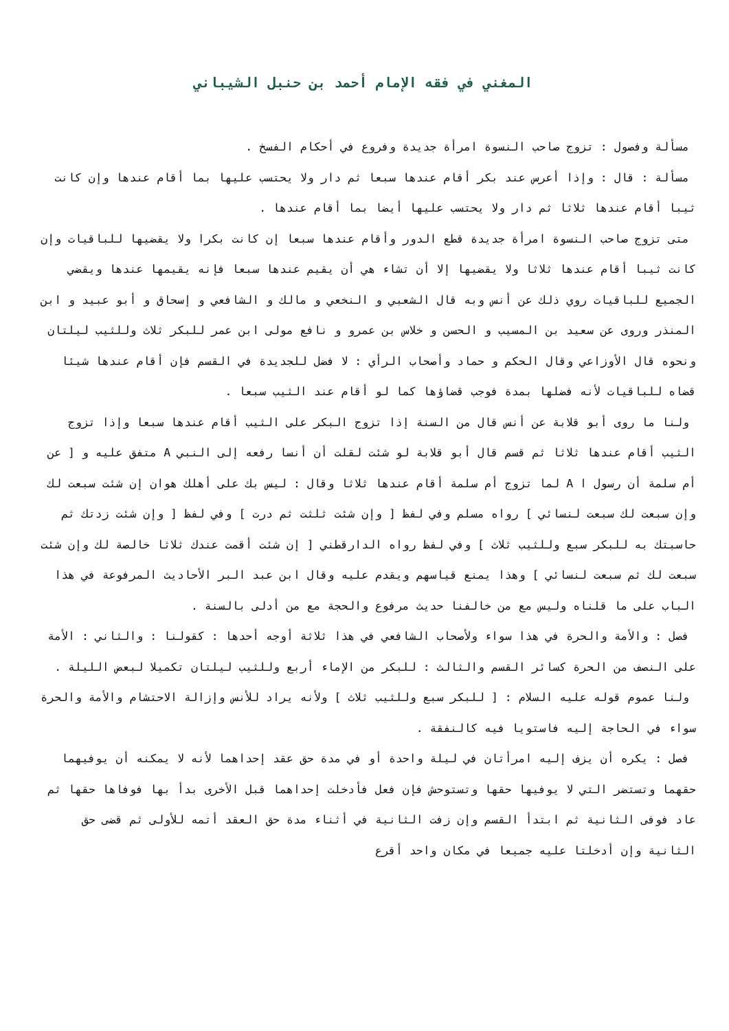المغني في فقه الإمام أحمد بن حنبل الشيباني
مسألة وفصول : تزوج صاحب النسوة امرأة جديدة وفروع في أحكام الفسخ .
مسألة : قال : وإذا أعرس عند بكر أقام عندها سبعا ثم دار ولا يحتسب عليها بما أقام عندها وإن كانت ثيبا أقام عندها ثلاثا ثم دار ولا يحتسب عليها أيضا بما أقام عندها .
متى تزوج صاحب النسوة امرأة جديدة قطع الدور وأقام عندها سبعا إن كانت بكرا ولا يقضيها للباقيات وإن كانت ثيبا أقام عندها ثلاثا ولا يقضيها إلا أن تشاء هي أن يقيم عندها سبعا فإنه يقيمها عندها ويقضي الجميع للباقيات روي ذلك عن أنس وبه قال الشعبي و النخعي و مالك و الشافعي و إسحاق و أبو عبيد و ابن المنذر وروى عن سعيد بن المسيب و الحسن و خلاس بن عمرو و نافع مولى ابن عمر للبكر ثلاث وللثيب ليلتان ونحوه قال الأوزاعي وقال الحكم و حماد وأصحاب الرأي : لا فضل للجديدة في القسم فإن أقام عندها شيئا قضاه للباقيات لأنه فضلها بمدة فوجب قضاؤها كما لو أقام عند الثيب سبعا .
ولنا ما روى أبو قلابة عن أنس قال من السنة إذا تزوج البكر على الثيب أقام عندها سبعا وإذا تزوج الثيب أقام عندها ثلاثا ثم قسم قال أبو قلابة لو شئت لقلت أن أنسا رفعه إلى النبي A متفق عليه و [ عن أم سلمة أن رسول ا A لما تزوج أم سلمة أقام عندها ثلاثا وقال : ليس بك على أهلك هوان إن شئت سبعت لك وإن سبعت لك سبعت لنسائي ] رواه مسلم وفي لفظ [ وإن شئت ثلثت ثم درت ] وفي لفظ [ وإن شئت زدتك ثم حاسبتك به للبكر سبع وللثيب ثلاث ] وفي لفظ رواه الدارقطني [ إن شئت أقمت عندك ثلاثا خالصة لك وإن شئت سبعت لك ثم سبعت لنسائي ] وهذا يمنع قياسهم ويقدم عليه وقال ابن عبد البر الأحاديث المرفوعة في هذا الباب على ما قلناه وليس مع من خالفنا حديث مرفوع والحجة مع من أدلى بالسنة .
فصل : والأمة والحرة في هذا سواء ولأصحاب الشافعي في هذا ثلاثة أوجه أحدها : كقولنا : والثاني : الأمة على النصف من الحرة كسائر القسم والثالث : للبكر من الإماء أربع وللثيب ليلتان تكميلا لبعض الليلة .
ولنا عموم قوله عليه السلام : [ للبكر سبع وللثيب ثلاث ] ولأنه يراد للأنس وإزالة الاحتشام والأمة والحرة سواء في الحاجة إليه فاستويا فيه كالنفقة .
فصل : يكره أن يزف إليه امرأتان في ليلة واحدة أو في مدة حق عقد إحداهما لأنه لا يمكنه أن يوفيهما حقهما وتستضر التي لا يوفيها حقها وتستوحش فإن فعل فأدخلت إحداهما قبل الأخرى بدأ بها فوفاها حقها ثم عاد فوفى الثانية ثم ابتدأ القسم وإن زفت الثانية في أثناء مدة حق العقد أتمه للأولى ثم قضى حق الثانية وإن أدخلتا عليه جميعا في مكان واحد أقرع